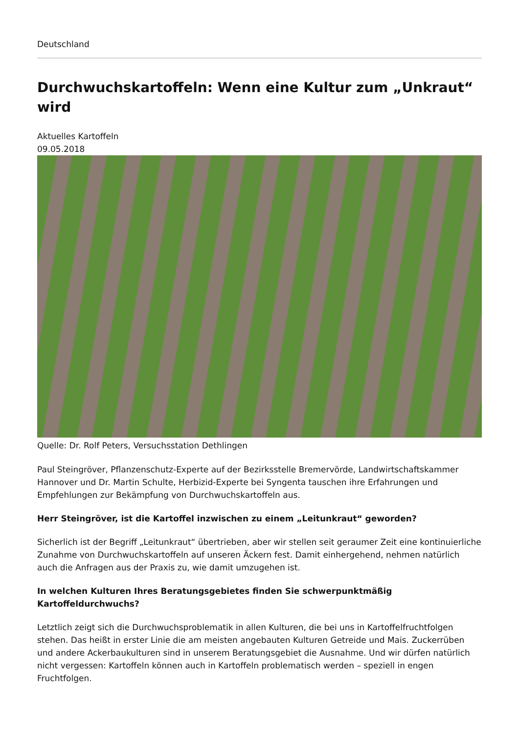Deutschland
Durchwuchskartoffeln: Wenn eine Kultur zum „Unkraut“ wird
Aktuelles Kartoffeln
09.05.2018
Quelle: Dr. Rolf Peters, Versuchsstation Dethlingen
Paul Steingröver, Pflanzenschutz-Experte auf der Bezirksstelle Bremervörde, Landwirtschaftskammer Hannover und Dr. Martin Schulte, Herbizid-Experte bei Syngenta tauschen ihre Erfahrungen und Empfehlungen zur Bekämpfung von Durchwuchskartoffeln aus.
Herr Steingröver, ist die Kartoffel inzwischen zu einem „Leitunkraut“ geworden?
Sicherlich ist der Begriff „Leitunkraut“ übertrieben, aber wir stellen seit geraumer Zeit eine kontinuierliche Zunahme von Durchwuchskartoffeln auf unseren Äckern fest. Damit einhergehend, nehmen natürlich auch die Anfragen aus der Praxis zu, wie damit umzugehen ist.
In welchen Kulturen Ihres Beratungsgebietes finden Sie schwerpunktmäßig Kartoffeldurchwuchs?
Letztlich zeigt sich die Durchwuchsproblematik in allen Kulturen, die bei uns in Kartoffelfruchtfolgen stehen. Das heißt in erster Linie die am meisten angebauten Kulturen Getreide und Mais. Zuckerrüben und andere Ackerbaukulturen sind in unserem Beratungsgebiet die Ausnahme. Und wir dürfen natürlich nicht vergessen: Kartoffeln können auch in Kartoffeln problematisch werden – speziell in engen Fruchtfolgen.